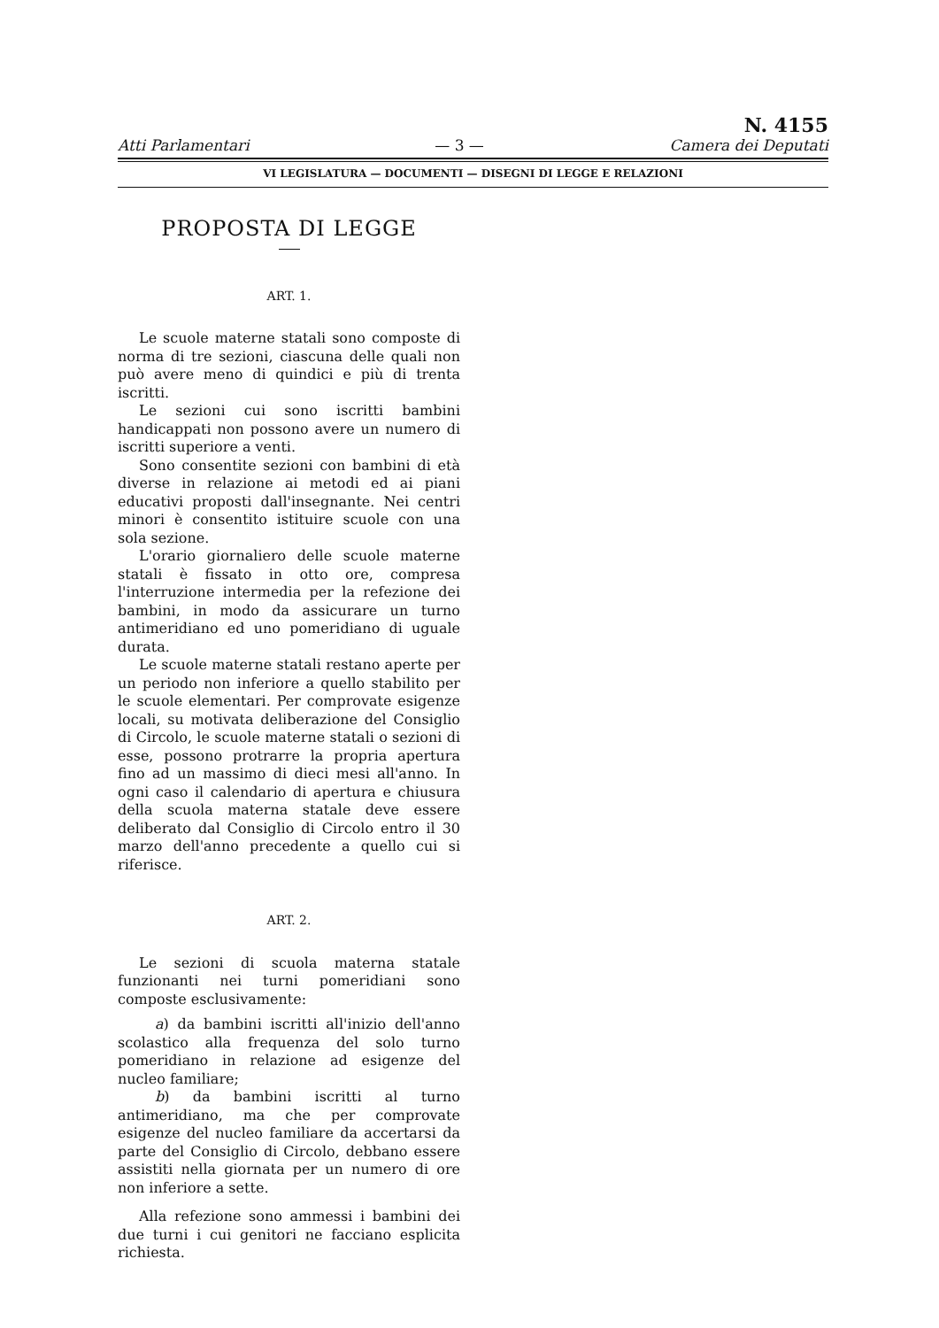Atti Parlamentari — 3 — N. 4155
Camera dei Deputati
VI LEGISLATURA — DOCUMENTI — DISEGNI DI LEGGE E RELAZIONI
PROPOSTA DI LEGGE
ART. 1.
Le scuole materne statali sono composte di norma di tre sezioni, ciascuna delle quali non può avere meno di quindici e più di trenta iscritti.
Le sezioni cui sono iscritti bambini handicappati non possono avere un numero di iscritti superiore a venti.
Sono consentite sezioni con bambini di età diverse in relazione ai metodi ed ai piani educativi proposti dall'insegnante. Nei centri minori è consentito istituire scuole con una sola sezione.
L'orario giornaliero delle scuole materne statali è fissato in otto ore, compresa l'interruzione intermedia per la refezione dei bambini, in modo da assicurare un turno antimeridiano ed uno pomeridiano di uguale durata.
Le scuole materne statali restano aperte per un periodo non inferiore a quello stabilito per le scuole elementari. Per comprovate esigenze locali, su motivata deliberazione del Consiglio di Circolo, le scuole materne statali o sezioni di esse, possono protrarre la propria apertura fino ad un massimo di dieci mesi all'anno. In ogni caso il calendario di apertura e chiusura della scuola materna statale deve essere deliberato dal Consiglio di Circolo entro il 30 marzo dell'anno precedente a quello cui si riferisce.
ART. 2.
Le sezioni di scuola materna statale funzionanti nei turni pomeridiani sono composte esclusivamente:
a) da bambini iscritti all'inizio dell'anno scolastico alla frequenza del solo turno pomeridiano in relazione ad esigenze del nucleo familiare;
b) da bambini iscritti al turno antimeridiano, ma che per comprovate esigenze del nucleo familiare da accertarsi da parte del Consiglio di Circolo, debbano essere assistiti nella giornata per un numero di ore non inferiore a sette.
Alla refezione sono ammessi i bambini dei due turni i cui genitori ne facciano esplicita richiesta.